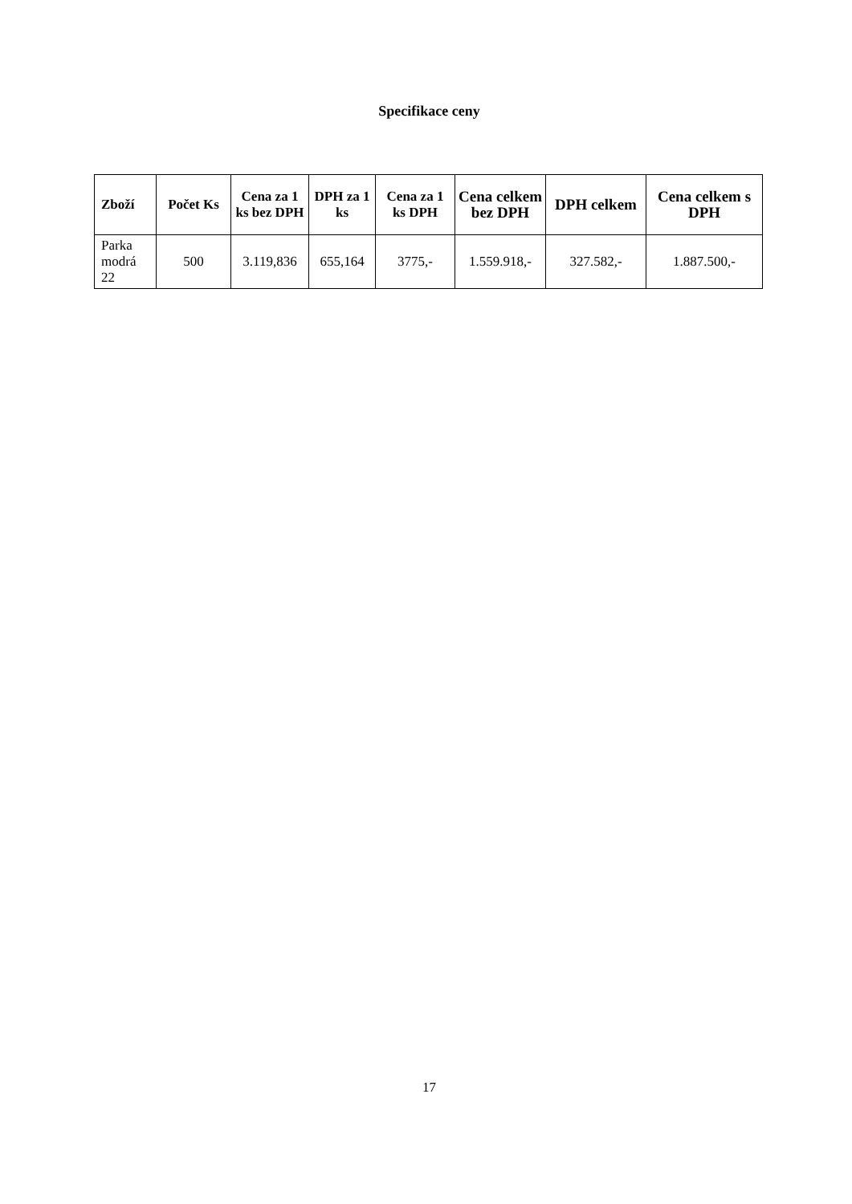Specifikace ceny
| Zboží | Počet Ks | Cena za 1 ks bez DPH | DPH za 1 ks | Cena za 1 ks DPH | Cena celkem bez DPH | DPH celkem | Cena celkem s DPH |
| --- | --- | --- | --- | --- | --- | --- | --- |
| Parka modrá 22 | 500 | 3.119,836 | 655,164 | 3775,- | 1.559.918,- | 327.582,- | 1.887.500,- |
17